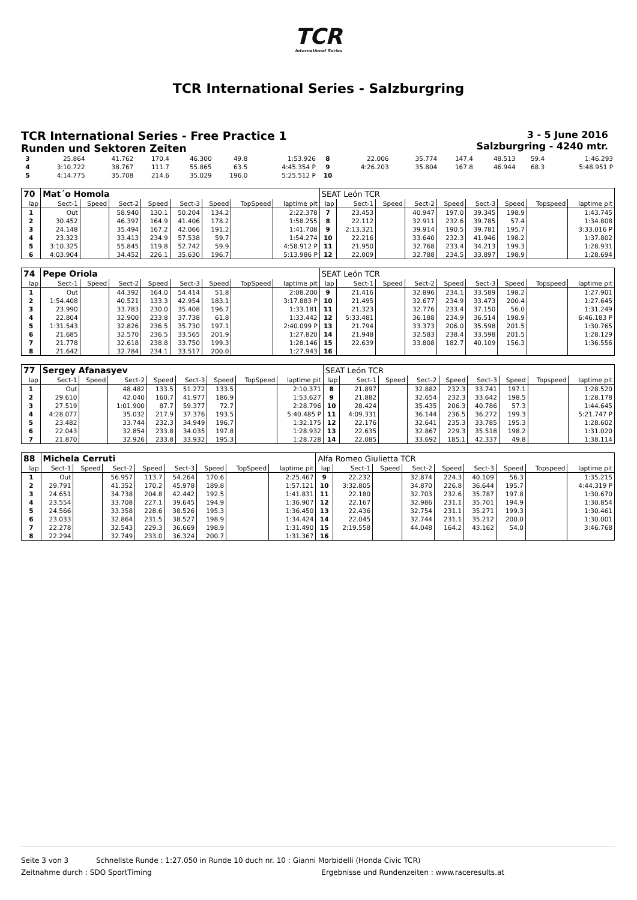TCR
International Series
TCR International Series - Salzburgring
TCR International Series - Free Practice 1
Runden und Sektoren Zeiten
3 - 5 June 2016
Salzburgring - 4240 mtr.
| 3 | 25.864 | | 41.762 | 170.4 | 46.300 | 49.8 | | 1:53.926 | 8 | 22.006 | | 35.774 | 147.4 | 48.513 | 59.4 | | 1:46.293 |
| 4 | 3:10.722 | | 38.767 | 111.7 | 55.865 | 63.5 | | 4:45.354 P | 9 | 4:26.203 | | 35.804 | 167.8 | 46.944 | 68.3 | | 5:48.951 P |
| 5 | 4:14.775 | | 35.708 | 214.6 | 35.029 | 196.0 | | 5:25.512 P | 10 | | | | | | | | |
| 70 | Mat´o Homola | | | | | | | | SEAT León TCR | | | | | | | | |
| lap | Sect-1 | Speed | Sect-2 | Speed | Sect-3 | Speed | TopSpeed | laptime pit | lap | Sect-1 | Speed | Sect-2 | Speed | Sect-3 | Speed | Topspeed | laptime pit |
| 1 | Out | | 58.940 | 130.1 | 50.204 | 134.2 | | 2:22.378 | 7 | 23.453 | | 40.947 | 197.0 | 39.345 | 198.9 | | 1:43.745 |
| 2 | 30.452 | | 46.397 | 164.9 | 41.406 | 178.2 | | 1:58.255 | 8 | 22.112 | | 32.911 | 232.6 | 39.785 | 57.4 | | 1:34.808 |
| 3 | 24.148 | | 35.494 | 167.2 | 42.066 | 191.2 | | 1:41.708 | 9 | 2:13.321 | | 39.914 | 190.5 | 39.781 | 195.7 | | 3:33.016 P |
| 4 | 23.323 | | 33.413 | 234.9 | 57.538 | 59.7 | | 1:54.274 | 10 | 22.216 | | 33.640 | 232.3 | 41.946 | 198.2 | | 1:37.802 |
| 5 | 3:10.325 | | 55.845 | 119.8 | 52.742 | 59.9 | | 4:58.912 P | 11 | 21.950 | | 32.768 | 233.4 | 34.213 | 199.3 | | 1:28.931 |
| 6 | 4:03.904 | | 34.452 | 226.1 | 35.630 | 196.7 | | 5:13.986 P | 12 | 22.009 | | 32.788 | 234.5 | 33.897 | 198.9 | | 1:28.694 |
| 74 | Pepe Oriola | | | | | | | | SEAT León TCR | | | | | | | | |
| lap | Sect-1 | Speed | Sect-2 | Speed | Sect-3 | Speed | TopSpeed | laptime pit | lap | Sect-1 | Speed | Sect-2 | Speed | Sect-3 | Speed | Topspeed | laptime pit |
| 1 | Out | | 44.392 | 164.0 | 54.414 | 51.8 | | 2:08.200 | 9 | 21.416 | | 32.896 | 234.1 | 33.589 | 198.2 | | 1:27.901 |
| 2 | 1:54.408 | | 40.521 | 133.3 | 42.954 | 183.1 | | 3:17.883 P | 10 | 21.495 | | 32.677 | 234.9 | 33.473 | 200.4 | | 1:27.645 |
| 3 | 23.990 | | 33.783 | 230.0 | 35.408 | 196.7 | | 1:33.181 | 11 | 21.323 | | 32.776 | 233.4 | 37.150 | 56.0 | | 1:31.249 |
| 4 | 22.804 | | 32.900 | 233.8 | 37.738 | 61.8 | | 1:33.442 | 12 | 5:33.481 | | 36.188 | 234.9 | 36.514 | 198.9 | | 6:46.183 P |
| 5 | 1:31.543 | | 32.826 | 236.5 | 35.730 | 197.1 | | 2:40.099 P | 13 | 21.794 | | 33.373 | 206.0 | 35.598 | 201.5 | | 1:30.765 |
| 6 | 21.685 | | 32.570 | 236.5 | 33.565 | 201.9 | | 1:27.820 | 14 | 21.948 | | 32.583 | 238.4 | 33.598 | 201.5 | | 1:28.129 |
| 7 | 21.778 | | 32.618 | 238.8 | 33.750 | 199.3 | | 1:28.146 | 15 | 22.639 | | 33.808 | 182.7 | 40.109 | 156.3 | | 1:36.556 |
| 8 | 21.642 | | 32.784 | 234.1 | 33.517 | 200.0 | | 1:27.943 | 16 | | | | | | | | |
| 77 | Sergey Afanasyev | | | | | | | | SEAT León TCR | | | | | | | | |
| lap | Sect-1 | Speed | Sect-2 | Speed | Sect-3 | Speed | TopSpeed | laptime pit | lap | Sect-1 | Speed | Sect-2 | Speed | Sect-3 | Speed | Topspeed | laptime pit |
| 1 | Out | | 48.482 | 133.5 | 51.272 | 133.5 | | 2:10.371 | 8 | 21.897 | | 32.882 | 232.3 | 33.741 | 197.1 | | 1:28.520 |
| 2 | 29.610 | | 42.040 | 160.7 | 41.977 | 186.9 | | 1:53.627 | 9 | 21.882 | | 32.654 | 232.3 | 33.642 | 198.5 | | 1:28.178 |
| 3 | 27.519 | | 1:01.900 | 87.7 | 59.377 | 72.7 | | 2:28.796 | 10 | 28.424 | | 35.435 | 206.3 | 40.786 | 57.3 | | 1:44.645 |
| 4 | 4:28.077 | | 35.032 | 217.9 | 37.376 | 193.5 | | 5:40.485 P | 11 | 4:09.331 | | 36.144 | 236.5 | 36.272 | 199.3 | | 5:21.747 P |
| 5 | 23.482 | | 33.744 | 232.3 | 34.949 | 196.7 | | 1:32.175 | 12 | 22.176 | | 32.641 | 235.3 | 33.785 | 195.3 | | 1:28.602 |
| 6 | 22.043 | | 32.854 | 233.8 | 34.035 | 197.8 | | 1:28.932 | 13 | 22.635 | | 32.867 | 229.3 | 35.518 | 198.2 | | 1:31.020 |
| 7 | 21.870 | | 32.926 | 233.8 | 33.932 | 195.3 | | 1:28.728 | 14 | 22.085 | | 33.692 | 185.1 | 42.337 | 49.8 | | 1:38.114 |
| 88 | Michela Cerruti | | | | | | | | Alfa Romeo Giulietta TCR | | | | | | | | |
| lap | Sect-1 | Speed | Sect-2 | Speed | Sect-3 | Speed | TopSpeed | laptime pit | lap | Sect-1 | Speed | Sect-2 | Speed | Sect-3 | Speed | Topspeed | laptime pit |
| 1 | Out | | 56.957 | 113.7 | 54.264 | 170.6 | | 2:25.467 | 9 | 22.232 | | 32.874 | 224.3 | 40.109 | 56.3 | | 1:35.215 |
| 2 | 29.791 | | 41.352 | 170.2 | 45.978 | 189.8 | | 1:57.121 | 10 | 3:32.805 | | 34.870 | 226.8 | 36.644 | 195.7 | | 4:44.319 P |
| 3 | 24.651 | | 34.738 | 204.8 | 42.442 | 192.5 | | 1:41.831 | 11 | 22.180 | | 32.703 | 232.6 | 35.787 | 197.8 | | 1:30.670 |
| 4 | 23.554 | | 33.708 | 227.1 | 39.645 | 194.9 | | 1:36.907 | 12 | 22.167 | | 32.986 | 231.1 | 35.701 | 194.9 | | 1:30.854 |
| 5 | 24.566 | | 33.358 | 228.6 | 38.526 | 195.3 | | 1:36.450 | 13 | 22.436 | | 32.754 | 231.1 | 35.271 | 199.3 | | 1:30.461 |
| 6 | 23.033 | | 32.864 | 231.5 | 38.527 | 198.9 | | 1:34.424 | 14 | 22.045 | | 32.744 | 231.1 | 35.212 | 200.0 | | 1:30.001 |
| 7 | 22.278 | | 32.543 | 229.3 | 36.669 | 198.9 | | 1:31.490 | 15 | 2:19.558 | | 44.048 | 164.2 | 43.162 | 54.0 | | 3:46.768 |
| 8 | 22.294 | | 32.749 | 233.0 | 36.324 | 200.7 | | 1:31.367 | 16 | | | | | | | | |
Seite 3 von 3 Schnellste Runde : 1:27.050 in Runde 10 duch nr. 10 : Gianni Morbidelli (Honda Civic TCR)
Zeitnahme durch : SDO SportTiming Ergebnisse und Rundenzeiten : www.raceresults.at